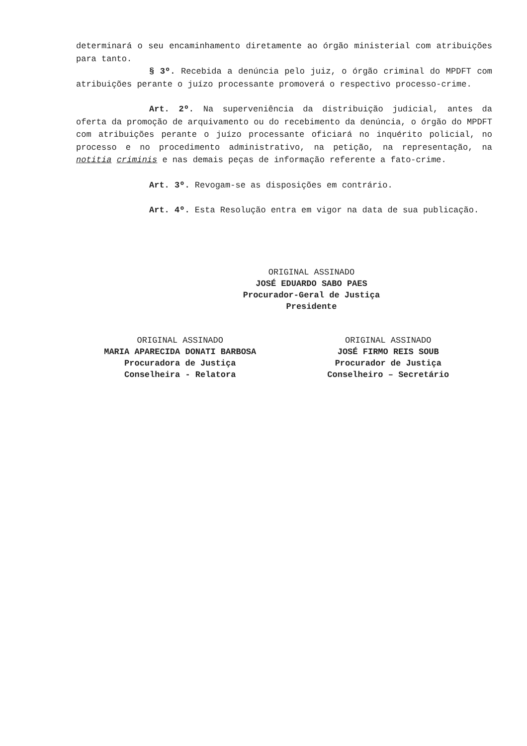determinará o seu encaminhamento diretamente ao órgão ministerial com atribuições para tanto.
§ 3º. Recebida a denúncia pelo juiz, o órgão criminal do MPDFT com atribuições perante o juízo processante promoverá o respectivo processo-crime.
Art. 2º. Na superveniência da distribuição judicial, antes da oferta da promoção de arquivamento ou do recebimento da denúncia, o órgão do MPDFT com atribuições perante o juízo processante oficiará no inquérito policial, no processo e no procedimento administrativo, na petição, na representação, na notitia criminis e nas demais peças de informação referente a fato-crime.
Art. 3º. Revogam-se as disposições em contrário.
Art. 4º. Esta Resolução entra em vigor na data de sua publicação.
ORIGINAL ASSINADO
JOSÉ EDUARDO SABO PAES
Procurador-Geral de Justiça
Presidente
ORIGINAL ASSINADO
MARIA APARECIDA DONATI BARBOSA
Procuradora de Justiça
Conselheira - Relatora
ORIGINAL ASSINADO
JOSÉ FIRMO REIS SOUB
Procurador de Justiça
Conselheiro – Secretário